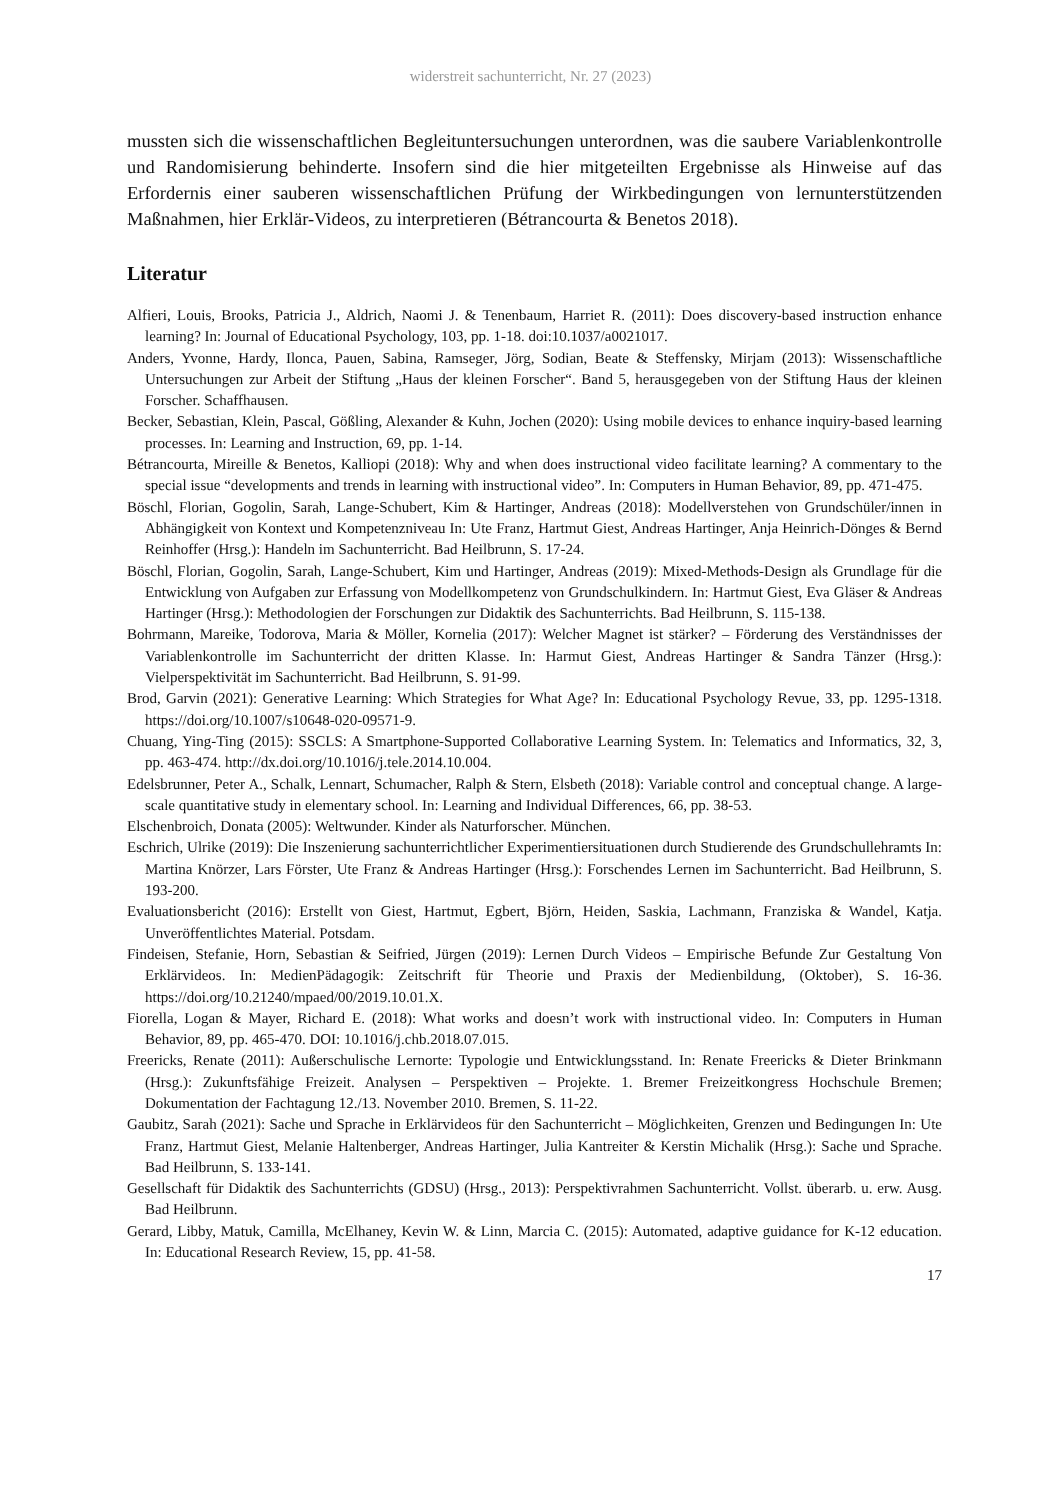widerstreit sachunterricht, Nr. 27 (2023)
mussten sich die wissenschaftlichen Begleituntersuchungen unterordnen, was die saubere Variablenkontrolle und Randomisierung behinderte. Insofern sind die hier mitgeteilten Ergebnisse als Hinweise auf das Erfordernis einer sauberen wissenschaftlichen Prüfung der Wirkbedingungen von lernunterstützenden Maßnahmen, hier Erklär-Videos, zu interpretieren (Bétrancourta & Benetos 2018).
Literatur
Alfieri, Louis, Brooks, Patricia J., Aldrich, Naomi J. & Tenenbaum, Harriet R. (2011): Does discovery-based instruction enhance learning? In: Journal of Educational Psychology, 103, pp. 1-18. doi:10.1037/a0021017.
Anders, Yvonne, Hardy, Ilonca, Pauen, Sabina, Ramseger, Jörg, Sodian, Beate & Steffensky, Mirjam (2013): Wissenschaftliche Untersuchungen zur Arbeit der Stiftung „Haus der kleinen Forscher“. Band 5, herausgegeben von der Stiftung Haus der kleinen Forscher. Schaffhausen.
Becker, Sebastian, Klein, Pascal, Gößling, Alexander & Kuhn, Jochen (2020): Using mobile devices to enhance inquiry-based learning processes. In: Learning and Instruction, 69, pp. 1-14.
Bétrancourta, Mireille & Benetos, Kalliopi (2018): Why and when does instructional video facilitate learning? A commentary to the special issue “developments and trends in learning with instructional video”. In: Computers in Human Behavior, 89, pp. 471-475.
Böschl, Florian, Gogolin, Sarah, Lange-Schubert, Kim & Hartinger, Andreas (2018): Modellverstehen von Grundschüler/innen in Abhängigkeit von Kontext und Kompetenzniveau In: Ute Franz, Hartmut Giest, Andreas Hartinger, Anja Heinrich-Dönges & Bernd Reinhoffer (Hrsg.): Handeln im Sachunterricht. Bad Heilbrunn, S. 17-24.
Böschl, Florian, Gogolin, Sarah, Lange-Schubert, Kim und Hartinger, Andreas (2019): Mixed-Methods-Design als Grundlage für die Entwicklung von Aufgaben zur Erfassung von Modellkompetenz von Grundschulkindern. In: Hartmut Giest, Eva Gläser & Andreas Hartinger (Hrsg.): Methodologien der Forschungen zur Didaktik des Sachunterrichts. Bad Heilbrunn, S. 115-138.
Bohrmann, Mareike, Todorova, Maria & Möller, Kornelia (2017): Welcher Magnet ist stärker? – Förderung des Verständnisses der Variablenkontrolle im Sachunterricht der dritten Klasse. In: Harmut Giest, Andreas Hartinger & Sandra Tänzer (Hrsg.): Vielperspektivität im Sachunterricht. Bad Heilbrunn, S. 91-99.
Brod, Garvin (2021): Generative Learning: Which Strategies for What Age? In: Educational Psychology Revue, 33, pp. 1295-1318. https://doi.org/10.1007/s10648-020-09571-9.
Chuang, Ying-Ting (2015): SSCLS: A Smartphone-Supported Collaborative Learning System. In: Telematics and Informatics, 32, 3, pp. 463-474. http://dx.doi.org/10.1016/j.tele.2014.10.004.
Edelsbrunner, Peter A., Schalk, Lennart, Schumacher, Ralph & Stern, Elsbeth (2018): Variable control and conceptual change. A large-scale quantitative study in elementary school. In: Learning and Individual Differences, 66, pp. 38-53.
Elschenbroich, Donata (2005): Weltwunder. Kinder als Naturforscher. München.
Eschrich, Ulrike (2019): Die Inszenierung sachunterrichtlicher Experimentiersituationen durch Studierende des Grundschullehramts In: Martina Knörzer, Lars Förster, Ute Franz & Andreas Hartinger (Hrsg.): Forschendes Lernen im Sachunterricht. Bad Heilbrunn, S. 193-200.
Evaluationsbericht (2016): Erstellt von Giest, Hartmut, Egbert, Björn, Heiden, Saskia, Lachmann, Franziska & Wandel, Katja. Unveröffentlichtes Material. Potsdam.
Findeisen, Stefanie, Horn, Sebastian & Seifried, Jürgen (2019): Lernen Durch Videos – Empirische Befunde Zur Gestaltung Von Erklärvideos. In: MedienPädagogik: Zeitschrift für Theorie und Praxis der Medienbildung, (Oktober), S. 16-36. https://doi.org/10.21240/mpaed/00/2019.10.01.X.
Fiorella, Logan & Mayer, Richard E. (2018): What works and doesn’t work with instructional video. In: Computers in Human Behavior, 89, pp. 465-470. DOI: 10.1016/j.chb.2018.07.015.
Freericks, Renate (2011): Außerschulische Lernorte: Typologie und Entwicklungsstand. In: Renate Freericks & Dieter Brinkmann (Hrsg.): Zukunftsfähige Freizeit. Analysen – Perspektiven – Projekte. 1. Bremer Freizeitkongress Hochschule Bremen; Dokumentation der Fachtagung 12./13. November 2010. Bremen, S. 11-22.
Gaubitz, Sarah (2021): Sache und Sprache in Erklärvideos für den Sachunterricht – Möglichkeiten, Grenzen und Bedingungen In: Ute Franz, Hartmut Giest, Melanie Haltenberger, Andreas Hartinger, Julia Kantreiter & Kerstin Michalik (Hrsg.): Sache und Sprache. Bad Heilbrunn, S. 133-141.
Gesellschaft für Didaktik des Sachunterrichts (GDSU) (Hrsg., 2013): Perspektivrahmen Sachunterricht. Vollst. überarb. u. erw. Ausg. Bad Heilbrunn.
Gerard, Libby, Matuk, Camilla, McElhaney, Kevin W. & Linn, Marcia C. (2015): Automated, adaptive guidance for K-12 education. In: Educational Research Review, 15, pp. 41-58.
17